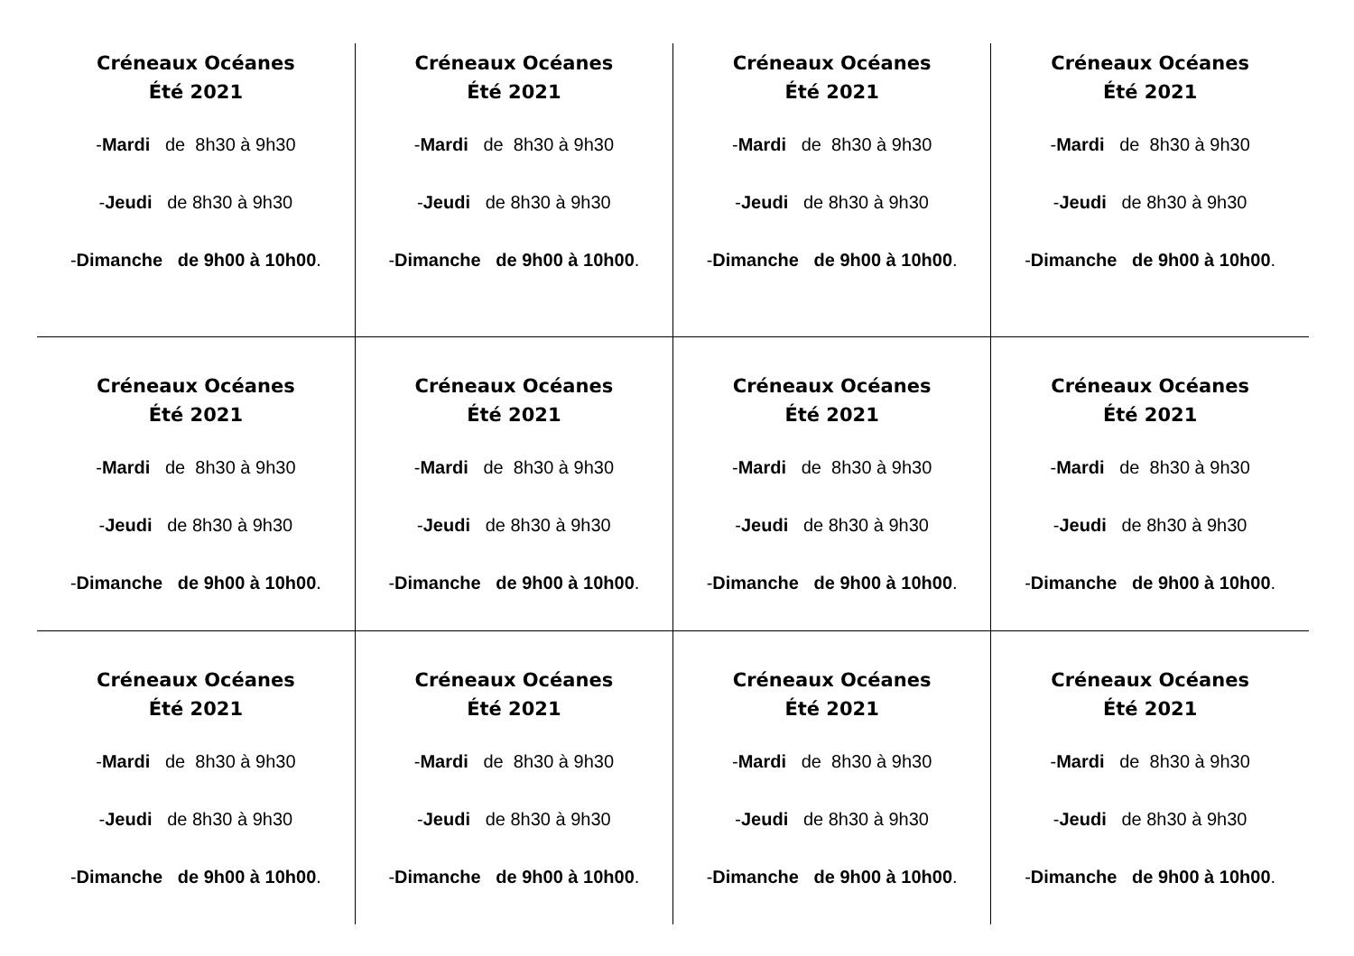| Créneaux Océanes Été 2021 - Mardi de 8h30 à 9h30 - Jeudi de 8h30 à 9h30 - Dimanche de 9h00 à 10h00 . | Créneaux Océanes Été 2021 - Mardi de 8h30 à 9h30 - Jeudi de 8h30 à 9h30 - Dimanche de 9h00 à 10h00 . | Créneaux Océanes Été 2021 - Mardi de 8h30 à 9h30 - Jeudi de 8h30 à 9h30 - Dimanche de 9h00 à 10h00 . | Créneaux Océanes Été 2021 - Mardi de 8h30 à 9h30 - Jeudi de 8h30 à 9h30 - Dimanche de 9h00 à 10h00 . |
| Créneaux Océanes Été 2021 - Mardi de 8h30 à 9h30 - Jeudi de 8h30 à 9h30 - Dimanche de 9h00 à 10h00 . | Créneaux Océanes Été 2021 - Mardi de 8h30 à 9h30 - Jeudi de 8h30 à 9h30 - Dimanche de 9h00 à 10h00 . | Créneaux Océanes Été 2021 - Mardi de 8h30 à 9h30 - Jeudi de 8h30 à 9h30 - Dimanche de 9h00 à 10h00 . | Créneaux Océanes Été 2021 - Mardi de 8h30 à 9h30 - Jeudi de 8h30 à 9h30 - Dimanche de 9h00 à 10h00 . |
| Créneaux Océanes Été 2021 - Mardi de 8h30 à 9h30 - Jeudi de 8h30 à 9h30 - Dimanche de 9h00 à 10h00 . | Créneaux Océanes Été 2021 - Mardi de 8h30 à 9h30 - Jeudi de 8h30 à 9h30 - Dimanche de 9h00 à 10h00 . | Créneaux Océanes Été 2021 - Mardi de 8h30 à 9h30 - Jeudi de 8h30 à 9h30 - Dimanche de 9h00 à 10h00 . | Créneaux Océanes Été 2021 - Mardi de 8h30 à 9h30 - Jeudi de 8h30 à 9h30 - Dimanche de 9h00 à 10h00 . |